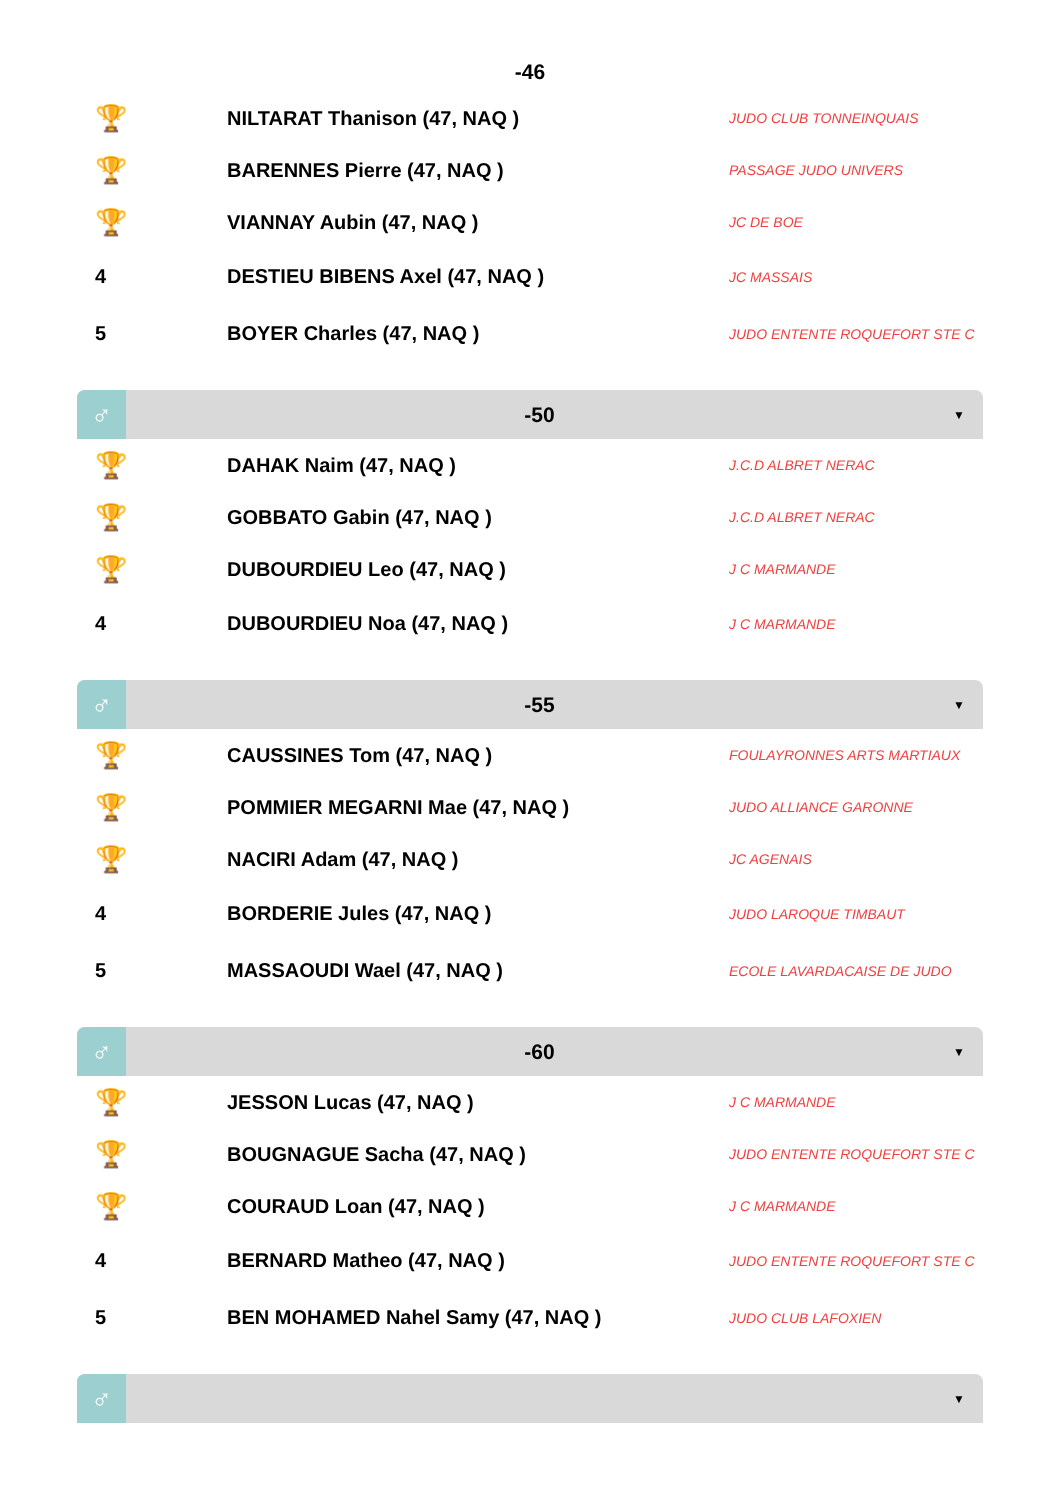-46
| 🏆 | NILTARAT Thanison (47, NAQ ) | JUDO CLUB TONNEINQUAIS |
| 🏆 | BARENNES Pierre (47, NAQ ) | PASSAGE JUDO UNIVERS |
| 🏆 | VIANNAY Aubin (47, NAQ ) | JC DE BOE |
| 4 | DESTIEU BIBENS Axel (47, NAQ ) | JC MASSAIS |
| 5 | BOYER Charles (47, NAQ ) | JUDO ENTENTE ROQUEFORT STE C |
♂
-50
▼
| 🏆 | DAHAK Naim (47, NAQ ) | J.C.D ALBRET NERAC |
| 🏆 | GOBBATO Gabin (47, NAQ ) | J.C.D ALBRET NERAC |
| 🏆 | DUBOURDIEU Leo (47, NAQ ) | J C MARMANDE |
| 4 | DUBOURDIEU Noa (47, NAQ ) | J C MARMANDE |
♂
-55
▼
| 🏆 | CAUSSINES Tom (47, NAQ ) | FOULAYRONNES ARTS MARTIAUX |
| 🏆 | POMMIER MEGARNI Mae (47, NAQ ) | JUDO ALLIANCE GARONNE |
| 🏆 | NACIRI Adam (47, NAQ ) | JC AGENAIS |
| 4 | BORDERIE Jules (47, NAQ ) | JUDO LAROQUE TIMBAUT |
| 5 | MASSAOUDI Wael (47, NAQ ) | ECOLE LAVARDACAISE DE JUDO |
♂
-60
▼
| 🏆 | JESSON Lucas (47, NAQ ) | J C MARMANDE |
| 🏆 | BOUGNAGUE Sacha (47, NAQ ) | JUDO ENTENTE ROQUEFORT STE C |
| 🏆 | COURAUD Loan (47, NAQ ) | J C MARMANDE |
| 4 | BERNARD Matheo (47, NAQ ) | JUDO ENTENTE ROQUEFORT STE C |
| 5 | BEN MOHAMED Nahel Samy (47, NAQ ) | JUDO CLUB LAFOXIEN |
♂
▼